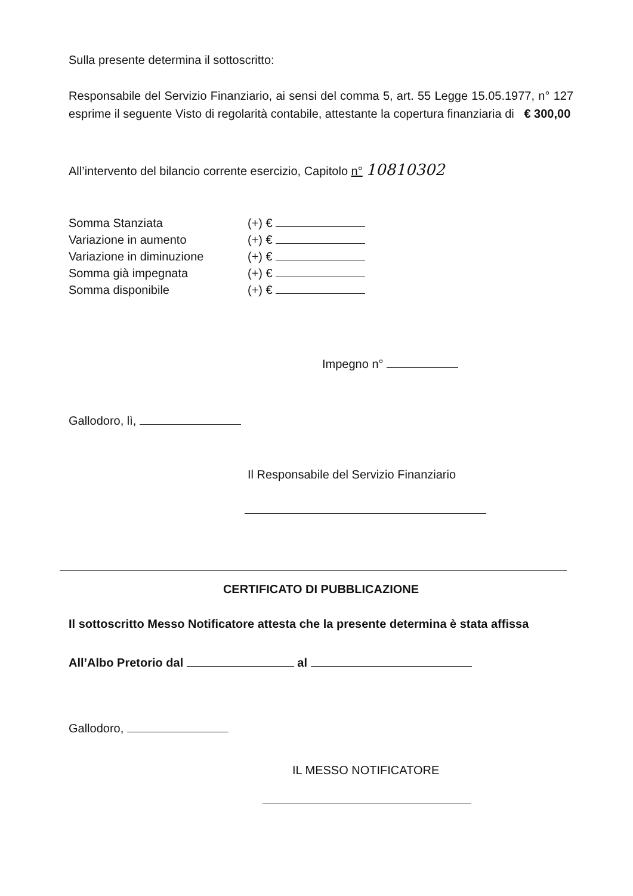Sulla presente determina il sottoscritto:
Responsabile del Servizio Finanziario, ai sensi del comma 5, art. 55 Legge 15.05.1977, n° 127 esprime il seguente Visto di regolarità contabile, attestante la copertura finanziaria di € 300,00
All’intervento del bilancio corrente esercizio, Capitolo n° 10810302
| Somma Stanziata | (+) € |
| Variazione in aumento | (+) € |
| Variazione in diminuzione | (+) € |
| Somma già impegnata | (+) € |
| Somma disponibile | (+) € |
Impegno n°
Gallodoro, lì,
Il Responsabile del Servizio Finanziario
CERTIFICATO DI PUBBLICAZIONE
Il sottoscritto Messo Notificatore attesta che la presente determina è stata affissa
All’Albo Pretorio dal al
Gallodoro,
IL MESSO NOTIFICATORE